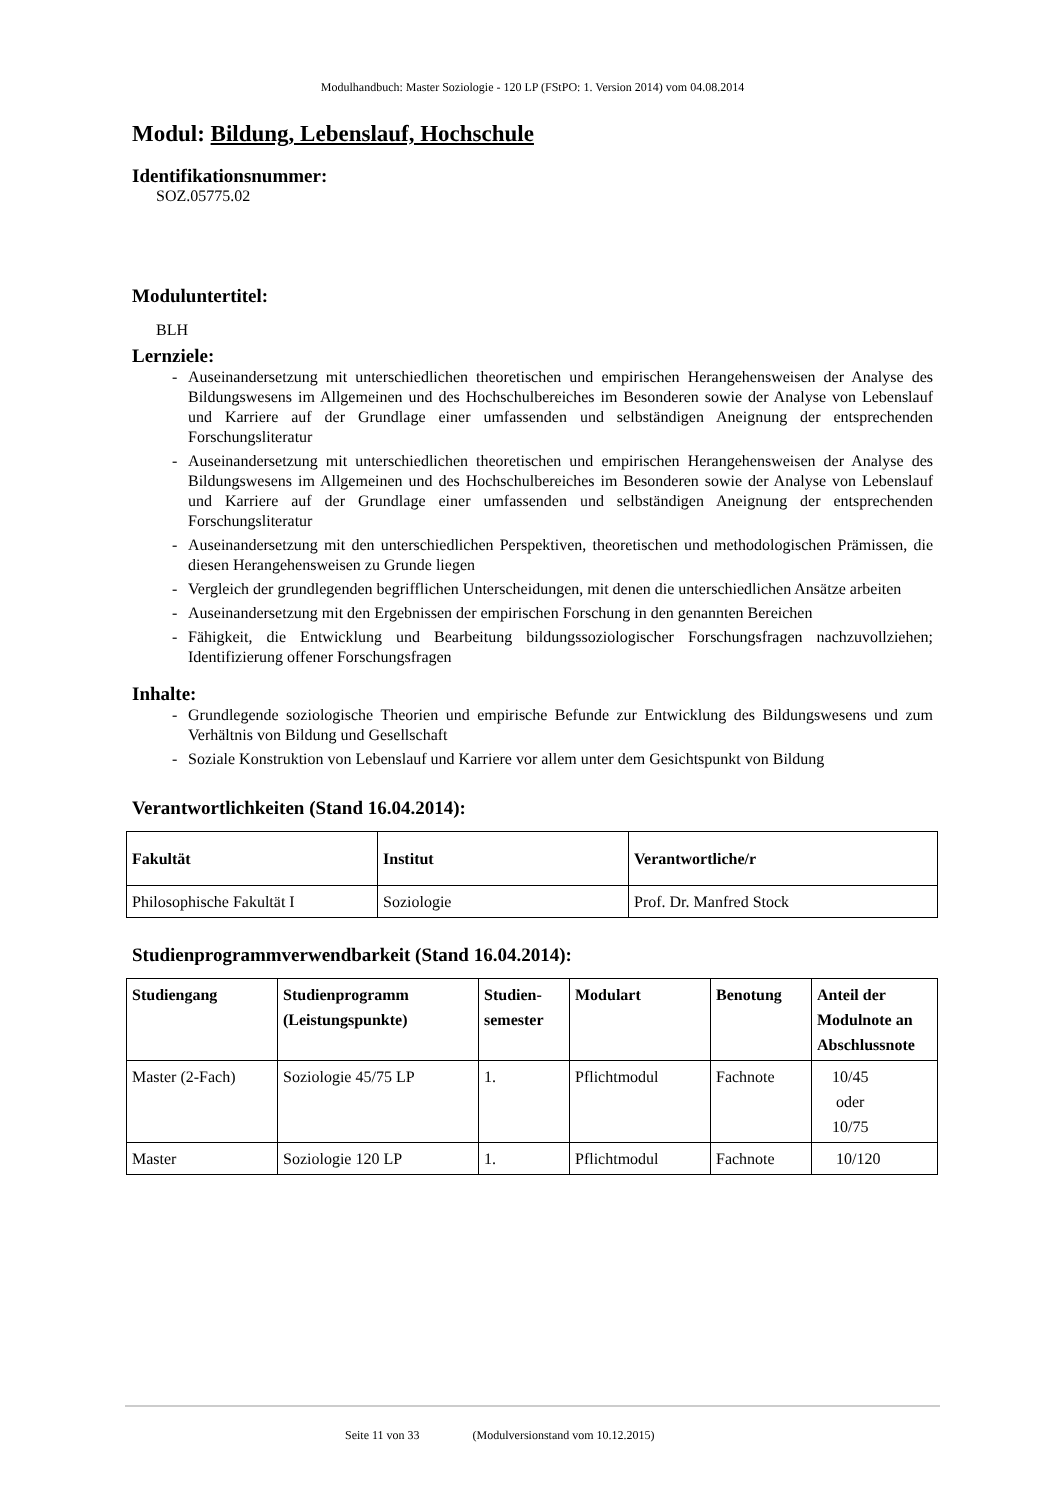Modulhandbuch: Master Soziologie - 120 LP (FStPO: 1. Version 2014) vom 04.08.2014
Modul: Bildung, Lebenslauf, Hochschule
Identifikationsnummer:
SOZ.05775.02
Moduluntertitel:
BLH
Lernziele:
- Auseinandersetzung mit unterschiedlichen theoretischen und empirischen Herangehensweisen der Analyse des Bildungswesens im Allgemeinen und des Hochschulbereiches im Besonderen sowie der Analyse von Lebenslauf und Karriere auf der Grundlage einer umfassenden und selbständigen Aneignung der entsprechenden Forschungsliteratur
- Auseinandersetzung mit unterschiedlichen theoretischen und empirischen Herangehensweisen der Analyse des Bildungswesens im Allgemeinen und des Hochschulbereiches im Besonderen sowie der Analyse von Lebenslauf und Karriere auf der Grundlage einer umfassenden und selbständigen Aneignung der entsprechenden Forschungsliteratur
- Auseinandersetzung mit den unterschiedlichen Perspektiven, theoretischen und methodologischen Prämissen, die diesen Herangehensweisen zu Grunde liegen
- Vergleich der grundlegenden begrifflichen Unterscheidungen, mit denen die unterschiedlichen Ansätze arbeiten
- Auseinandersetzung mit den Ergebnissen der empirischen Forschung in den genannten Bereichen
- Fähigkeit, die Entwicklung und Bearbeitung bildungssoziologischer Forschungsfragen nachzuvollziehen; Identifizierung offener Forschungsfragen
Inhalte:
- Grundlegende soziologische Theorien und empirische Befunde zur Entwicklung des Bildungswesens und zum Verhältnis von Bildung und Gesellschaft
- Soziale Konstruktion von Lebenslauf und Karriere vor allem unter dem Gesichtspunkt von Bildung
Verantwortlichkeiten (Stand 16.04.2014):
| Fakultät | Institut | Verantwortliche/r |
| --- | --- | --- |
| Philosophische Fakultät I | Soziologie | Prof. Dr. Manfred Stock |
Studienprogrammverwendbarkeit (Stand 16.04.2014):
| Studiengang | Studienprogramm (Leistungspunkte) | Studien- semester | Modulart | Benotung | Anteil der Modulnote an Abschlussnote |
| --- | --- | --- | --- | --- | --- |
| Master (2-Fach) | Soziologie 45/75 LP | 1. | Pflichtmodul | Fachnote | 10/45 oder 10/75 |
| Master | Soziologie 120 LP | 1. | Pflichtmodul | Fachnote | 10/120 |
Seite 11 von 33 (Modulversionstand vom 10.12.2015)